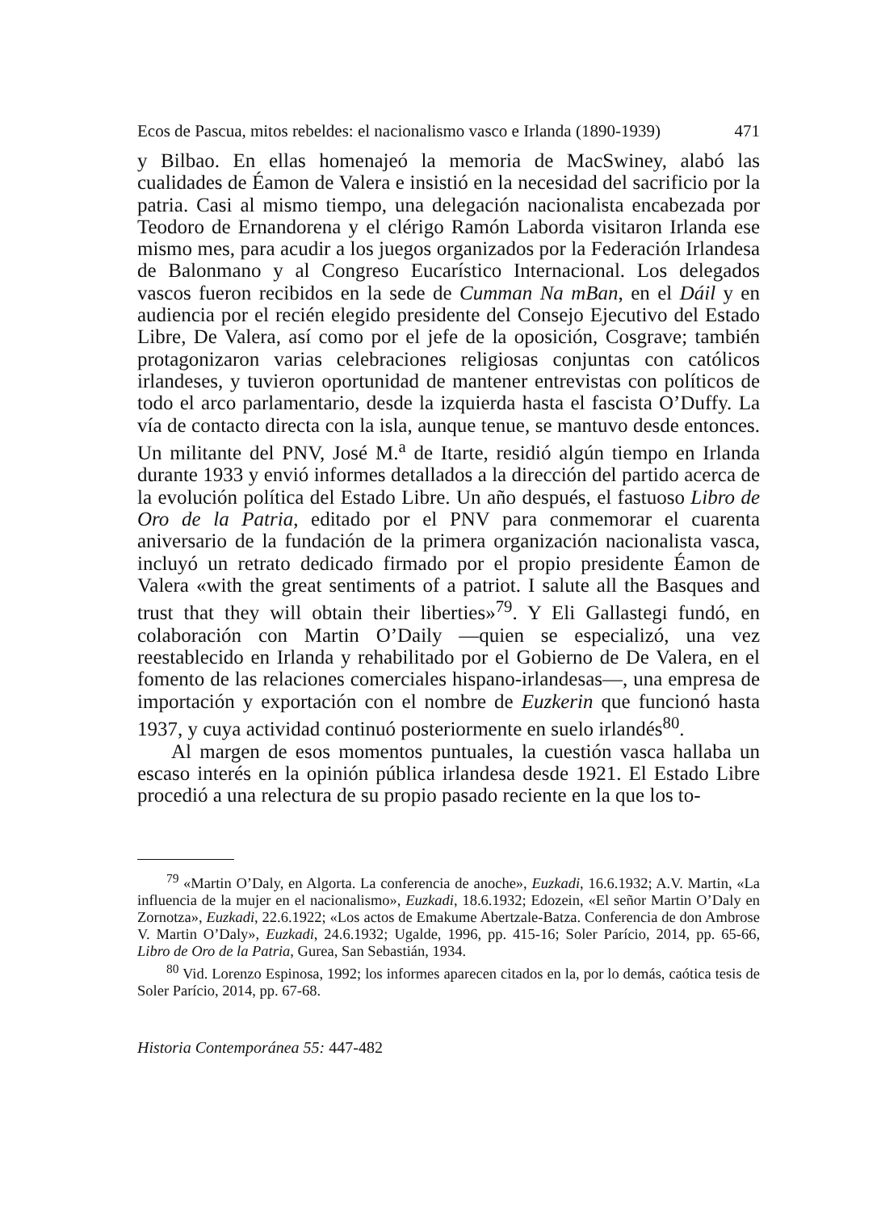Ecos de Pascua, mitos rebeldes: el nacionalismo vasco e Irlanda (1890-1939) 471
y Bilbao. En ellas homenajeó la memoria de MacSwiney, alabó las cualidades de Éamon de Valera e insistió en la necesidad del sacrificio por la patria. Casi al mismo tiempo, una delegación nacionalista encabezada por Teodoro de Ernandorena y el clérigo Ramón Laborda visitaron Irlanda ese mismo mes, para acudir a los juegos organizados por la Federación Irlandesa de Balonmano y al Congreso Eucarístico Internacional. Los delegados vascos fueron recibidos en la sede de Cumman Na mBan, en el Dáil y en audiencia por el recién elegido presidente del Consejo Ejecutivo del Estado Libre, De Valera, así como por el jefe de la oposición, Cosgrave; también protagonizaron varias celebraciones religiosas conjuntas con católicos irlandeses, y tuvieron oportunidad de mantener entrevistas con políticos de todo el arco parlamentario, desde la izquierda hasta el fascista O’Duffy. La vía de contacto directa con la isla, aunque tenue, se mantuvo desde entonces. Un militante del PNV, José M.<sup>a</sup> de Itarte, residió algún tiempo en Irlanda durante 1933 y envió informes detallados a la dirección del partido acerca de la evolución política del Estado Libre. Un año después, el fastuoso Libro de Oro de la Patria, editado por el PNV para conmemorar el cuarenta aniversario de la fundación de la primera organización nacionalista vasca, incluyó un retrato dedicado firmado por el propio presidente Éamon de Valera «with the great sentiments of a patriot. I salute all the Basques and trust that they will obtain their liberties»<sup>79</sup>. Y Eli Gallastegi fundó, en colaboración con Martin O’Daily —quien se especializó, una vez reestablecido en Irlanda y rehabilitado por el Gobierno de De Valera, en el fomento de las relaciones comerciales hispano-irlandesas—, una empresa de importación y exportación con el nombre de Euzkerin que funcionó hasta 1937, y cuya actividad continuó posteriormente en suelo irlandés<sup>80</sup>.
Al margen de esos momentos puntuales, la cuestión vasca hallaba un escaso interés en la opinión pública irlandesa desde 1921. El Estado Libre procedió a una relectura de su propio pasado reciente en la que los to-
<sup>79</sup> «Martin O’Daly, en Algorta. La conferencia de anoche», Euzkadi, 16.6.1932; A.V. Martin, «La influencia de la mujer en el nacionalismo», Euzkadi, 18.6.1932; Edozein, «El señor Martin O’Daly en Zornotza», Euzkadi, 22.6.1922; «Los actos de Emakume Abertzale-Batza. Conferencia de don Ambrose V. Martin O’Daly», Euzkadi, 24.6.1932; Ugalde, 1996, pp. 415-16; Soler Parício, 2014, pp. 65-66, Libro de Oro de la Patria, Gurea, San Sebastián, 1934.
<sup>80</sup> Vid. Lorenzo Espinosa, 1992; los informes aparecen citados en la, por lo demás, caótica tesis de Soler Parício, 2014, pp. 67-68.
Historia Contemporánea 55: 447-482